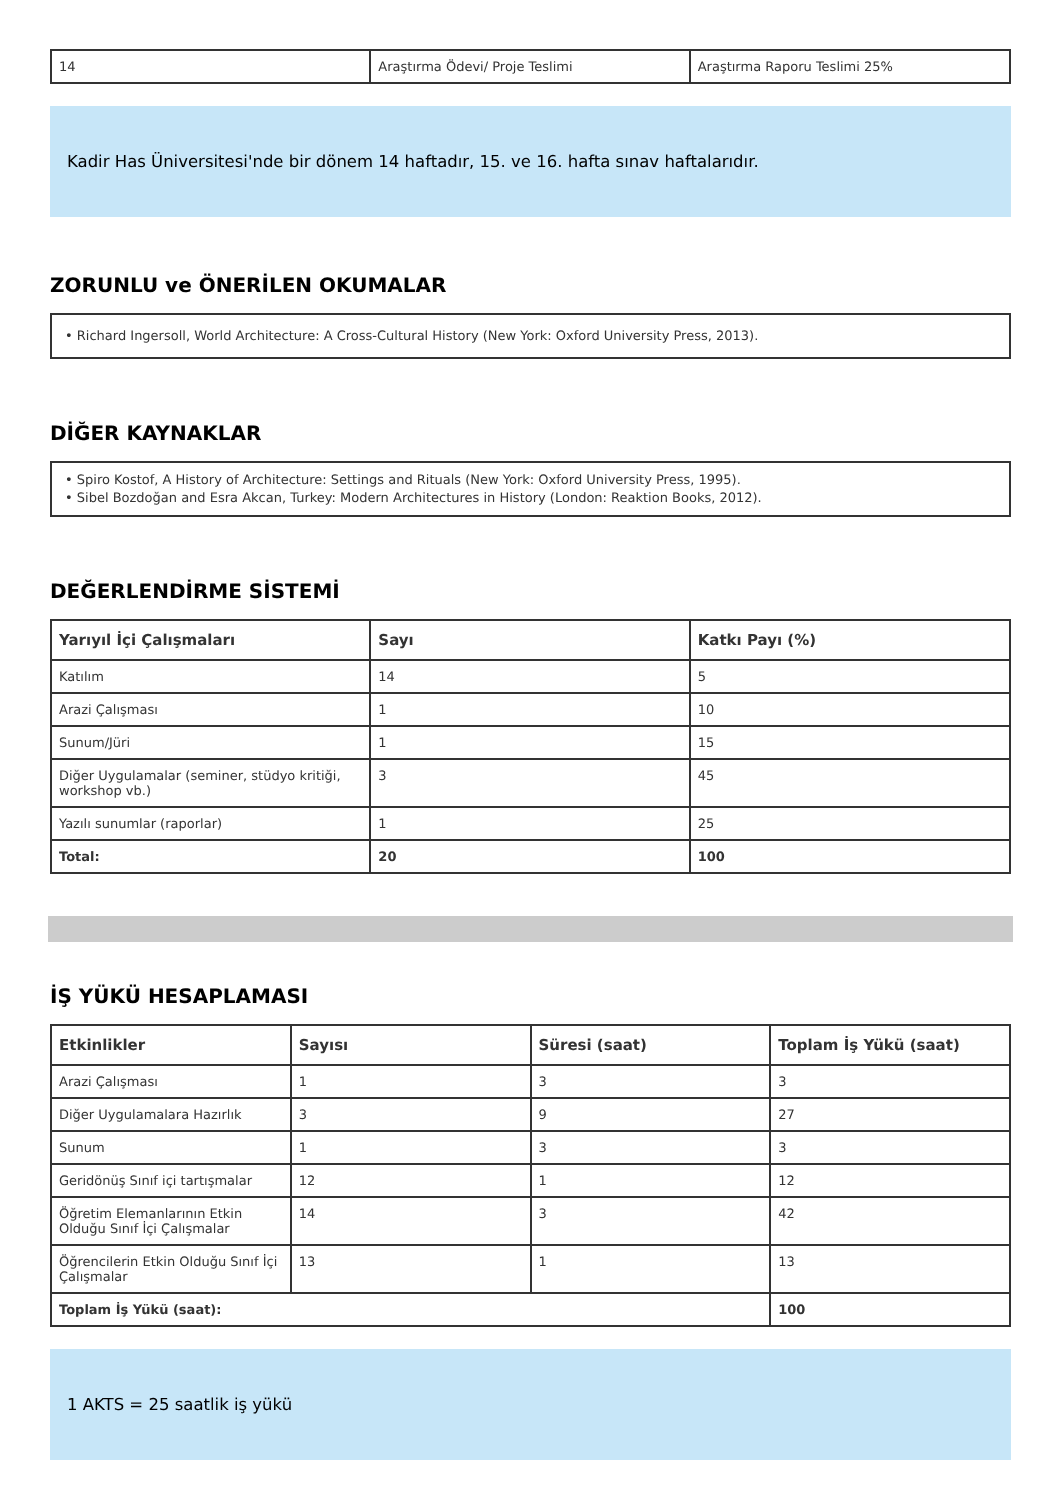| 14 | Araştırma Ödevi/ Proje Teslimi | Araştırma Raporu Teslimi 25% |
Kadir Has Üniversitesi'nde bir dönem 14 haftadır, 15. ve 16. hafta sınav haftalarıdır.
ZORUNLU ve ÖNERİLEN OKUMALAR
• Richard Ingersoll, World Architecture: A Cross-Cultural History (New York: Oxford University Press, 2013).
DİĞER KAYNAKLAR
• Spiro Kostof, A History of Architecture: Settings and Rituals (New York: Oxford University Press, 1995).
• Sibel Bozdoğan and Esra Akcan, Turkey: Modern Architectures in History (London: Reaktion Books, 2012).
DEĞERLENDİRME SİSTEMİ
| Yarıyıl İçi Çalışmaları | Sayı | Katkı Payı (%) |
| --- | --- | --- |
| Katılım | 14 | 5 |
| Arazi Çalışması | 1 | 10 |
| Sunum/Jüri | 1 | 15 |
| Diğer Uygulamalar (seminer, stüdyo kritiği, workshop vb.) | 3 | 45 |
| Yazılı sunumlar (raporlar) | 1 | 25 |
| Total: | 20 | 100 |
İŞ YÜKÜ HESAPLAMASI
| Etkinlikler | Sayısı | Süresi (saat) | Toplam İş Yükü (saat) |
| --- | --- | --- | --- |
| Arazi Çalışması | 1 | 3 | 3 |
| Diğer Uygulamalara Hazırlık | 3 | 9 | 27 |
| Sunum | 1 | 3 | 3 |
| Geridönüş Sınıf içi tartışmalar | 12 | 1 | 12 |
| Öğretim Elemanlarının Etkin Olduğu Sınıf İçi Çalışmalar | 14 | 3 | 42 |
| Öğrencilerin Etkin Olduğu Sınıf İçi Çalışmalar | 13 | 1 | 13 |
| Toplam İş Yükü (saat): | | | 100 |
1 AKTS = 25 saatlik iş yükü